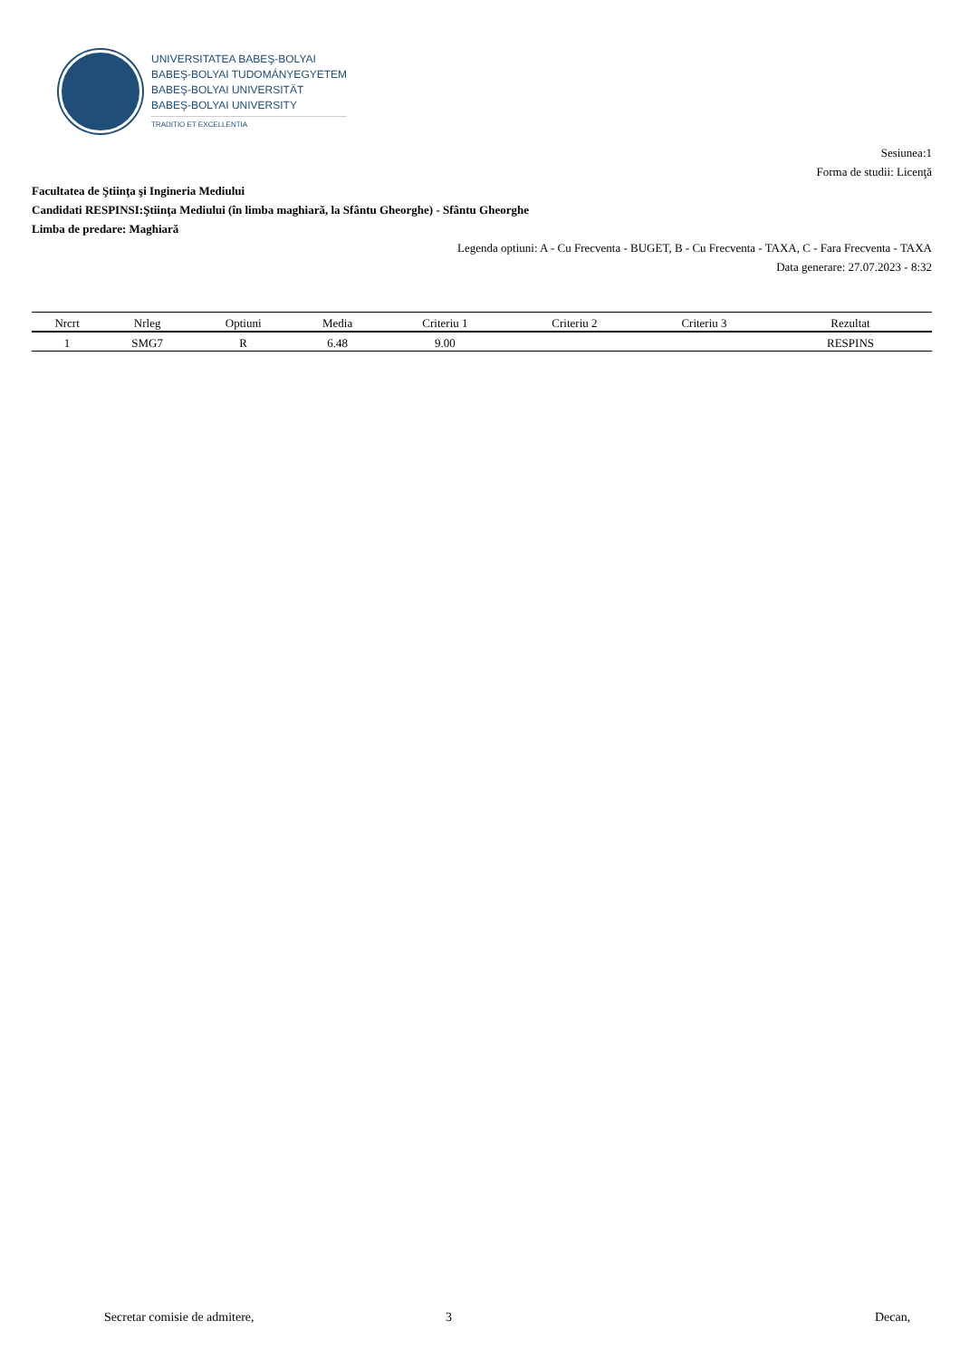UNIVERSITATEA BABEŞ-BOLYAI
BABEŞ-BOLYAI TUDOMÁNYEGYETEM
BABEŞ-BOLYAI UNIVERSITÄT
BABEŞ-BOLYAI UNIVERSITY
TRADITIO ET EXCELLENTIA
Sesiunea:1
Forma de studii: Licenţă
Facultatea de Ştiinţa şi Ingineria Mediului
Candidati RESPINSI:Ştiinţa Mediului (în limba maghiară, la Sfântu Gheorghe) - Sfântu Gheorghe
Limba de predare: Maghiară
Legenda optiuni: A - Cu Frecventa - BUGET, B - Cu Frecventa - TAXA, C - Fara Frecventa - TAXA
Data generare: 27.07.2023 - 8:32
| Nrcrt | Nrleg | Optiuni | Media | Criteriu 1 | Criteriu 2 | Criteriu 3 | Rezultat |
| --- | --- | --- | --- | --- | --- | --- | --- |
| 1 | SMG7 | R | 6.48 | 9.00 | | | RESPINS |
Secretar comisie de admitere, 3 Decan,